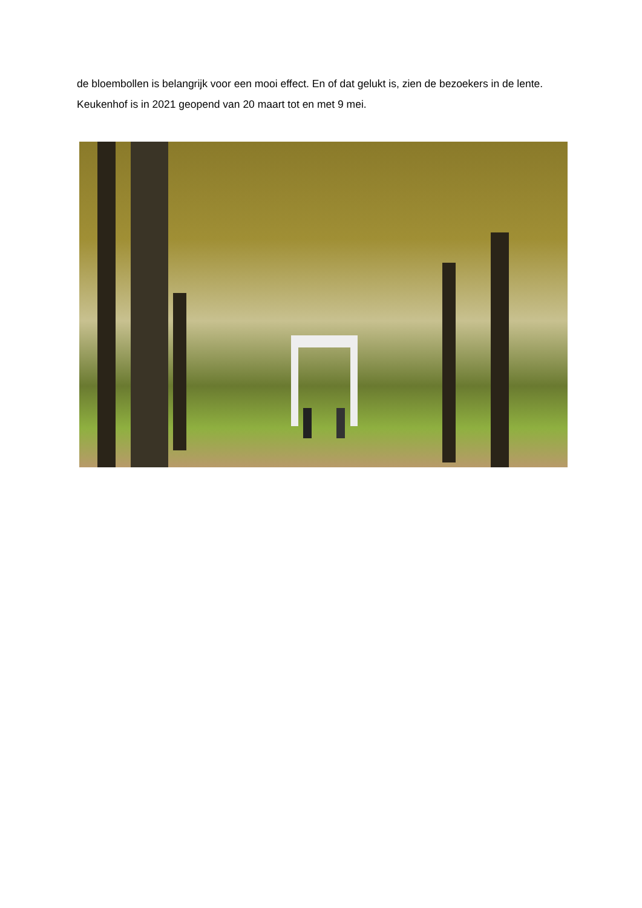de bloembollen is belangrijk voor een mooi effect. En of dat gelukt is, zien de bezoekers in de lente.
Keukenhof is in 2021 geopend van 20 maart tot en met 9 mei.